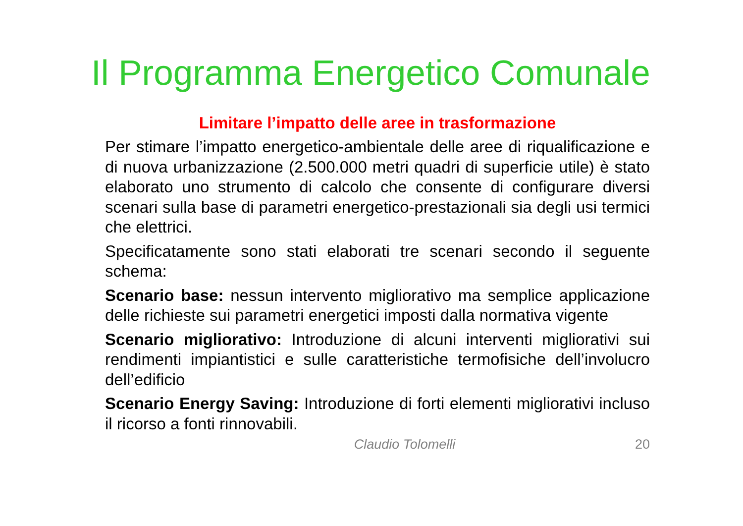Il Programma Energetico Comunale
Limitare l’impatto delle aree in trasformazione
Per stimare l’impatto energetico-ambientale delle aree di riqualificazione e di nuova urbanizzazione (2.500.000 metri quadri di superficie utile) è stato elaborato uno strumento di calcolo che consente di configurare diversi scenari sulla base di parametri energetico-prestazionali sia degli usi termici che elettrici.
Specificatamente sono stati elaborati tre scenari secondo il seguente schema:
Scenario base: nessun intervento migliorativo ma semplice applicazione delle richieste sui parametri energetici imposti dalla normativa vigente
Scenario migliorativo: Introduzione di alcuni interventi migliorativi sui rendimenti impiantistici e sulle caratteristiche termofisiche dell’involucro dell’edificio
Scenario Energy Saving: Introduzione di forti elementi migliorativi incluso il ricorso a fonti rinnovabili.
Claudio Tolomelli 20